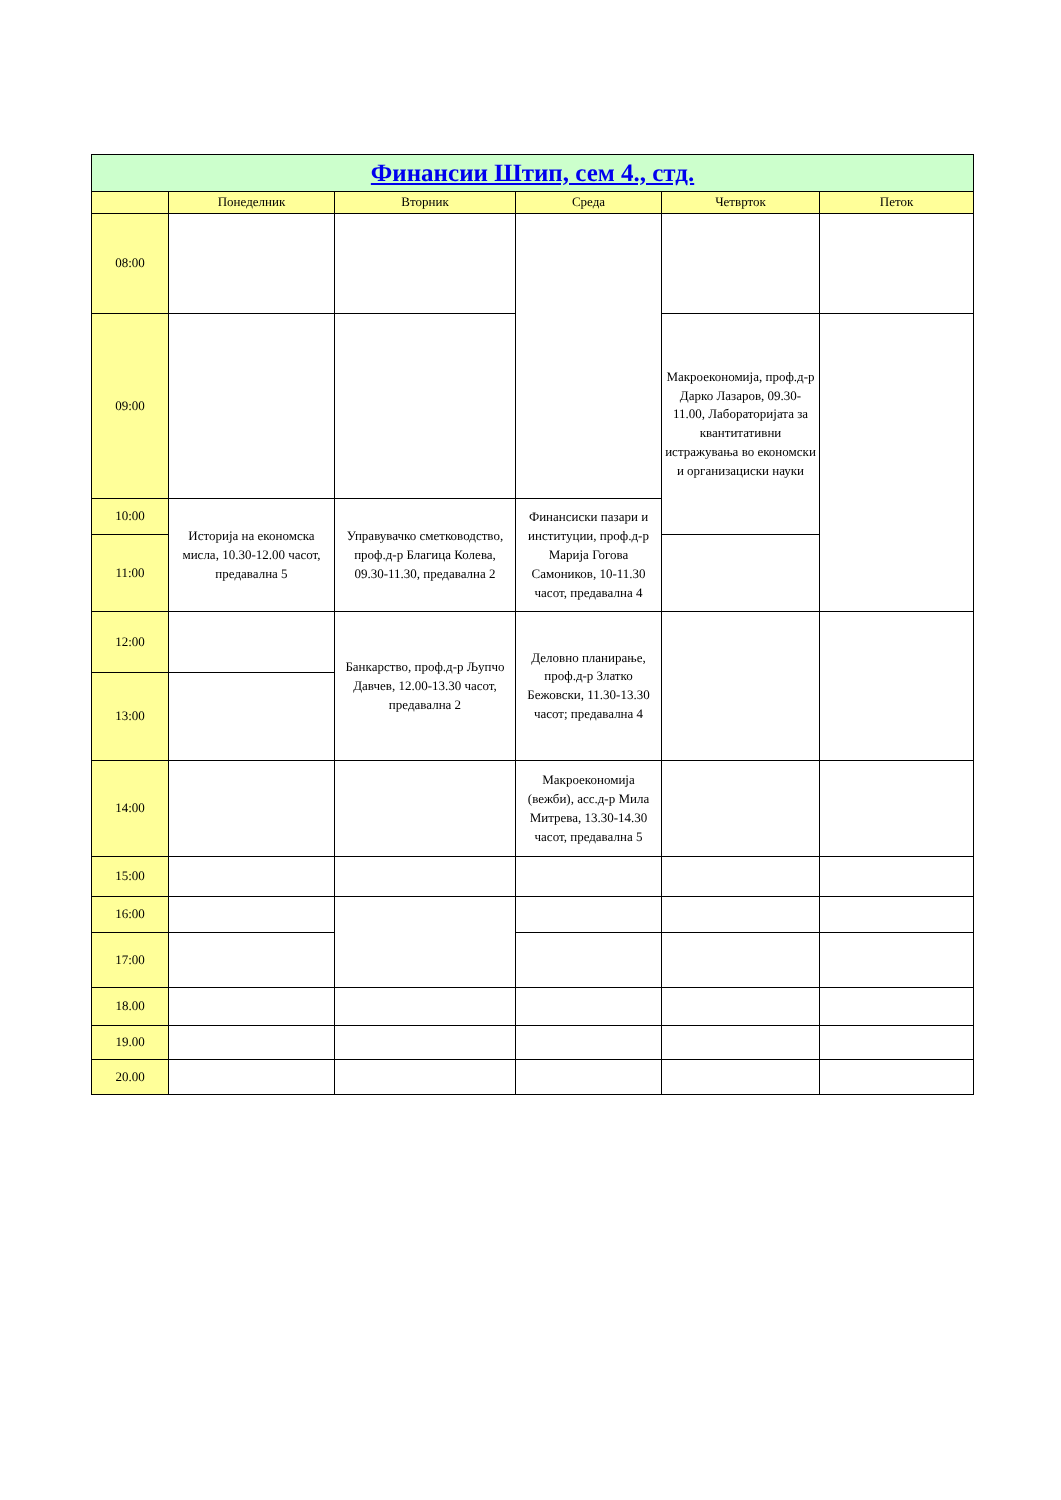| Финансии Штип, сем 4., стд. | | | | | |
| --- | --- | --- | --- | --- | --- |
| | Понеделник | Вторник | Среда | Четврток | Петок |
| 08:00 | | | | | |
| 09:00 | | | | Макроекономија, проф.д-р Дарко Лазаров, 09.30-11.00, Лабораторијата за квантитативни истражувања во економски и организациски науки | |
| 10:00 | Историја на економска мисла, 10.30-12.00 часот, предавална 5 | Управувачко сметководство, проф.д-р Благица Колева, 09.30-11.30, предавална 2 | Финансиски пазари и институции, проф.д-р Марија Гогова Самоников, 10-11.30 часот, предавална 4 | | |
| 11:00 | | | | | |
| 12:00 | | Банкарство, проф.д-р Љупчо Давчев, 12.00-13.30 часот, предавална 2 | Деловно планирање, проф.д-р Златко Бежовски, 11.30-13.30 часот; предавална 4 | | |
| 13:00 | | | | | |
| 14:00 | | | Макроекономија (вежби), асс.д-р Мила Митрева, 13.30-14.30 часот, предавална 5 | | |
| 15:00 | | | | | |
| 16:00 | | | | | |
| 17:00 | | | | | |
| 18.00 | | | | | |
| 19.00 | | | | | |
| 20.00 | | | | | |